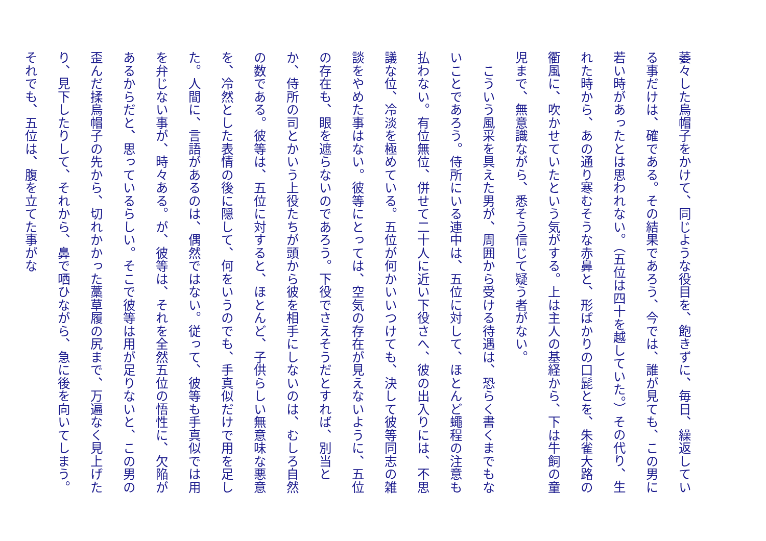萎々した烏帽子をかけて、同じような役目を、飽きずに、毎日、繰返している事だけは、確である。その結果であろう、今では、誰が見ても、この男に若い時があったとは思われない。（五位は四十を越していた。）その代り、生れた時から、あの通り寒むそうな赤鼻と、形ばかりの口髭とを、朱雀大路の衢風に、吹かせていたという気がする。上は主人の基経から、下は牛飼の童児まで、無意識ながら、悉そう信じて疑う者がない。
　こういう風采を具えた男が、周囲から受ける待遇は、恐らく書くまでもないことであろう。侍所にいる連中は、五位に対して、ほとんど蠅程の注意も払わない。有位無位、併せて二十人に近い下役さへ、彼の出入りには、不思議な位、冷淡を極めている。五位が何かいいつけても、決して彼等同志の雑談をやめた事はない。彼等にとっては、空気の存在が見えないように、五位の存在も、眼を遮らないのであろう。下役でさえそうだとすれば、別当とか、侍所の司とかいう上役たちが頭から彼を相手にしないのは、むしろ自然の数である。彼等は、五位に対すると、ほとんど、子供らしい無意味な悪意を、冷然とした表情の後に隠して、何をいうのでも、手真似だけで用を足した。人間に、言語があるのは、偶然ではない。従って、彼等も手真似では用を弁じない事が、時々ある。が、彼等は、それを全然五位の悟性に、欠陥があるからだと、思っているらしい。そこで彼等は用が足りないと、この男の歪んだ揉烏帽子の先から、切れかかった藁草履の尻まで、万遍なく見上げたり、見下したりして、それから、鼻で哂ひながら、急に後を向いてしまう。それでも、五位は、腹を立てた事がな